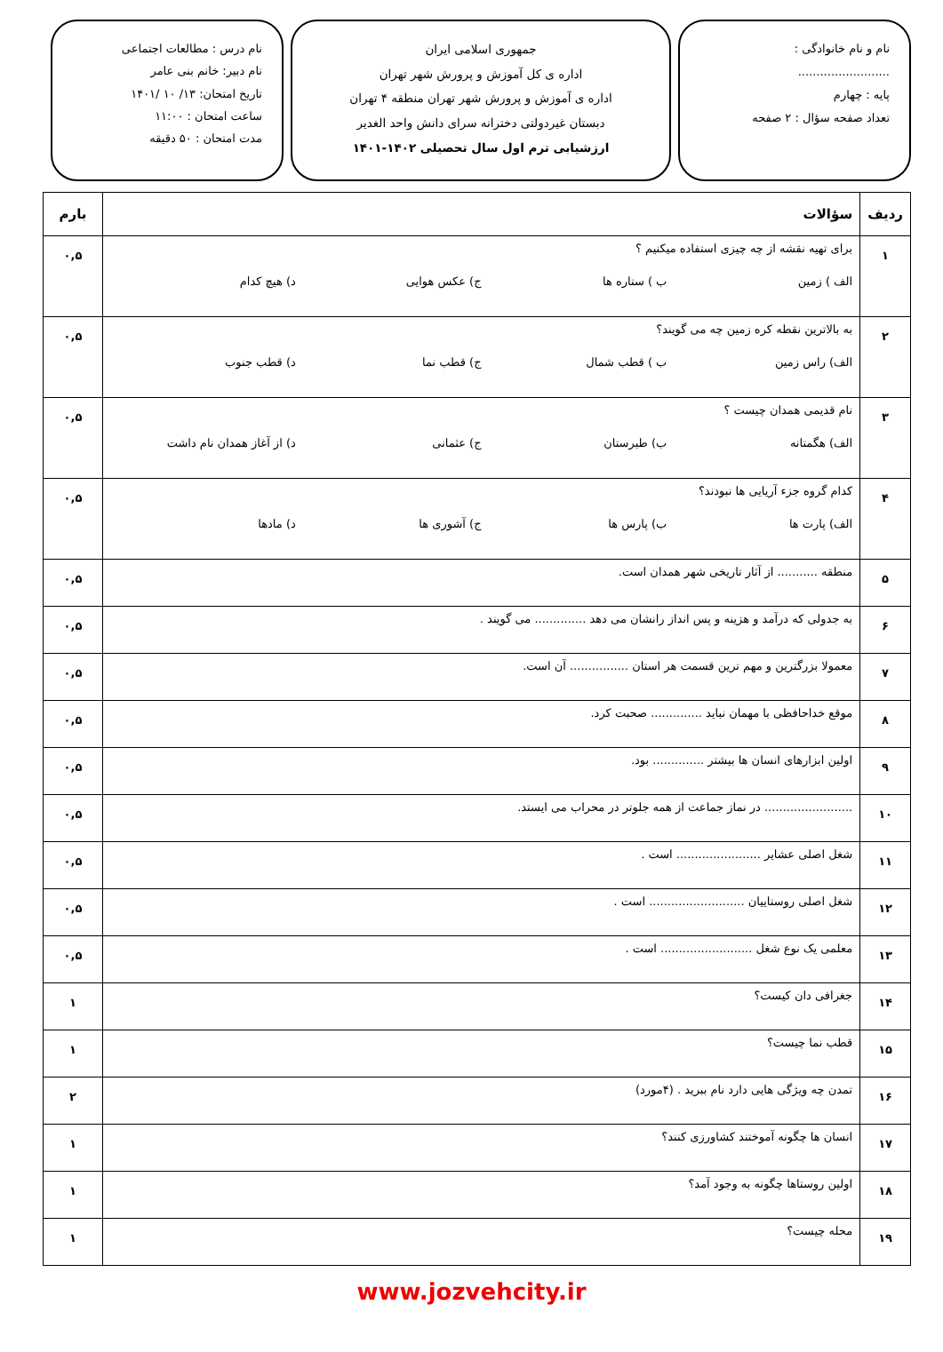نام و نام خانوادگی : .........................
پایه : چهارم
تعداد صفحه سؤال : ۲ صفحه
جمهوری اسلامی ایران
اداره ی کل آموزش و پرورش شهر تهران
اداره ی آموزش و پرورش شهر تهران منطقه ۴ تهران
دبستان غیردولتی دخترانه سرای دانش واحد الغدیر
ارزشیابی ترم اول سال تحصیلی ۱۴۰۲-۱۴۰۱
نام درس : مطالعات اجتماعی
نام دبیر: خانم بنی عامر
تاریخ امتحان: ۱۳/ ۱۰ /۱۴۰۱
ساعت امتحان : ۱۱:۰۰
مدت امتحان : ۵۰ دقیقه
| ردیف | سؤالات | بارم |
| --- | --- | --- |
| ۱ | برای تهیه نقشه از چه چیزی استفاده میکنیم ؟ الف ) زمین ب ) ستاره ها ج) عکس هوایی د) هیچ کدام | ۰,۵ |
| ۲ | به بالاترین نقطه کره زمین چه می گویند؟ الف) راس زمین ب ) قطب شمال ج) قطب نما د) قطب جنوب | ۰,۵ |
| ۳ | نام قدیمی همدان چیست ؟ الف) هگمتانه ب) طبرستان ج) عثمانی د) از آغاز همدان نام داشت | ۰,۵ |
| ۴ | کدام گروه جزء آریایی ها نبودند؟ الف) پارت ها ب) پارس ها ج) آشوری ها د) مادها | ۰,۵ |
| ۵ | منطقه ........... از آثار تاریخی شهر همدان است. | ۰,۵ |
| ۶ | به جدولی که درآمد و هزینه و پس انداز رانشان می دهد .............. می گویند . | ۰,۵ |
| ۷ | معمولا بزرگترین و مهم ترین قسمت هر استان ................ آن است. | ۰,۵ |
| ۸ | موقع خداحافظی با مهمان نباید .............. صحبت کرد. | ۰,۵ |
| ۹ | اولین ابزارهای انسان ها بیشتر .............. بود. | ۰,۵ |
| ۱۰ | ........................ در نماز جماعت از همه جلوتر در محراب می ایستد. | ۰,۵ |
| ۱۱ | شغل اصلی عشایر ....................... است . | ۰,۵ |
| ۱۲ | شغل اصلی روستاییان .......................... است . | ۰,۵ |
| ۱۳ | معلمی یک نوع شغل ......................... است . | ۰,۵ |
| ۱۴ | جغرافی دان کیست؟ | ۱ |
| ۱۵ | قطب نما چیست؟ | ۱ |
| ۱۶ | تمدن چه ویژگی هایی دارد نام ببرید . (۴مورد) | ۲ |
| ۱۷ | انسان ها چگونه آموختند کشاورزی کنند؟ | ۱ |
| ۱۸ | اولین روستاها چگونه به وجود آمد؟ | ۱ |
| ۱۹ | محله چیست؟ | ۱ |
www.jozvehcity.ir